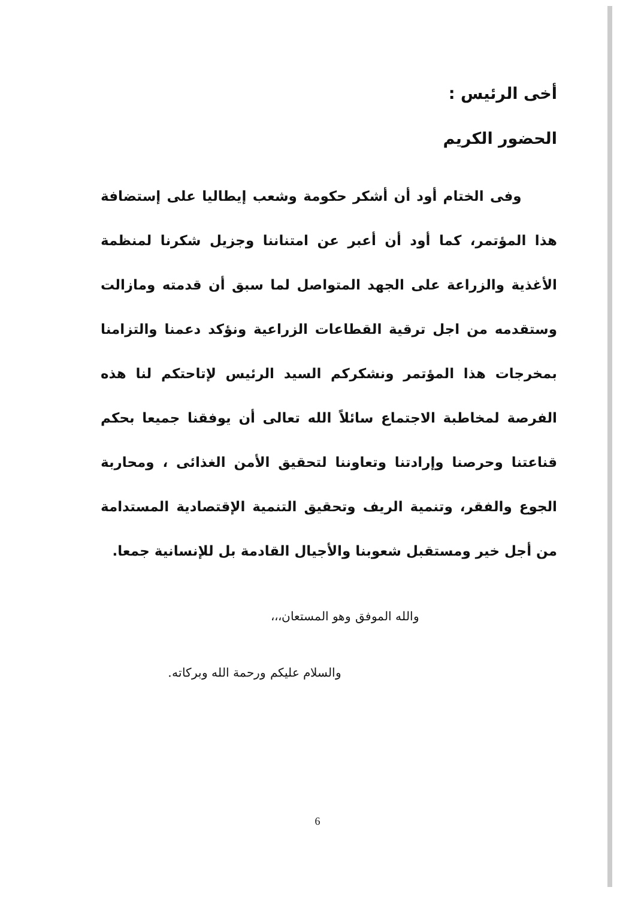أخى الرئيس :
الحضور الكريم
وفى الختام أود أن أشكر حكومة وشعب إيطاليا على إستضافة هذا المؤتمر، كما أود أن أعبر عن امتناننا وجزيل شكرنا لمنظمة الأغذية والزراعة على الجهد المتواصل لما سبق أن قدمته ومازالت وستقدمه من اجل ترقية القطاعات الزراعية ونؤكد دعمنا والتزامنا بمخرجات هذا المؤتمر ونشكركم السيد الرئيس لإتاحتكم لنا هذه الفرصة لمخاطبة الاجتماع سائلاً الله تعالى أن يوفقنا جميعا بحكم قناعتنا وحرصنا وإرادتنا وتعاوننا لتحقيق الأمن الغذائى ، ومحاربة الجوع والفقر، وتنمية الريف وتحقيق التنمية الإقتصادية المستدامة من أجل خير ومستقبل شعوبنا والأجيال القادمة بل للإنسانية جمعا.
والله الموفق وهو المستعان،،،
والسلام عليكم ورحمة الله وبركاته.
6